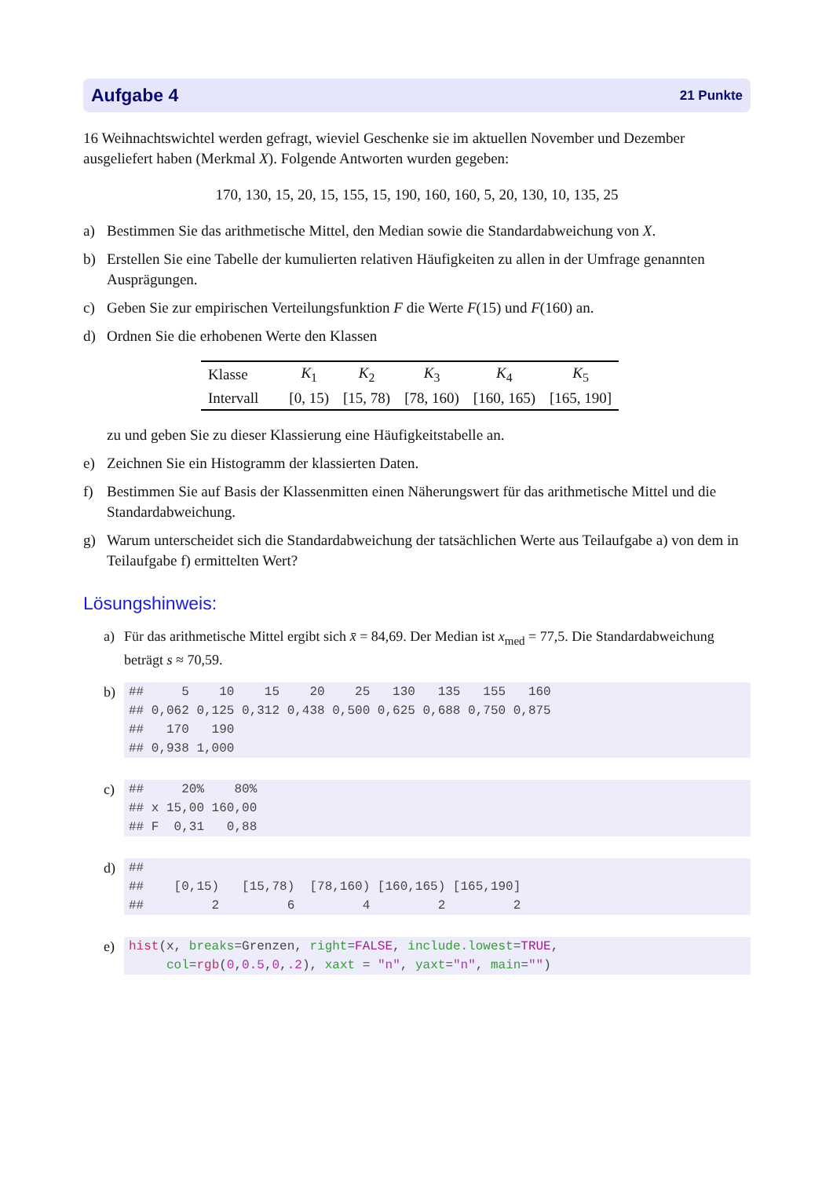Aufgabe 4 21 Punkte
16 Weihnachtswichtel werden gefragt, wieviel Geschenke sie im aktuellen November und Dezember ausgeliefert haben (Merkmal X). Folgende Antworten wurden gegeben:
170, 130, 15, 20, 15, 155, 15, 190, 160, 160, 5, 20, 130, 10, 135, 25
a) Bestimmen Sie das arithmetische Mittel, den Median sowie die Standardabweichung von X.
b) Erstellen Sie eine Tabelle der kumulierten relativen Häufigkeiten zu allen in der Umfrage genannten Ausprägungen.
c) Geben Sie zur empirischen Verteilungsfunktion F die Werte F(15) und F(160) an.
d) Ordnen Sie die erhobenen Werte den Klassen
| Klasse | K<sub>1</sub> | K<sub>2</sub> | K<sub>3</sub> | K<sub>4</sub> | K<sub>5</sub> |
| Intervall | [0, 15) | [15, 78) | [78, 160) | [160, 165) | [165, 190] |
zu und geben Sie zu dieser Klassierung eine Häufigkeitstabelle an.
e) Zeichnen Sie ein Histogramm der klassierten Daten.
f) Bestimmen Sie auf Basis der Klassenmitten einen Näherungswert für das arithmetische Mittel und die Standardabweichung.
g) Warum unterscheidet sich die Standardabweichung der tatsächlichen Werte aus Teilaufgabe a) von dem in Teilaufgabe f) ermittelten Wert?
Lösungshinweis:
a) Für das arithmetische Mittel ergibt sich x̄ = 84,69. Der Median ist x<sub>med</sub> = 77,5. Die Standardabweichung beträgt s ≈ 70,59.
b)
##     5    10    15    20    25   130   135   155   160
## 0,062 0,125 0,312 0,438 0,500 0,625 0,688 0,750 0,875
##   170   190
## 0,938 1,000
c)
##     20%    80%
## x 15,00 160,00
## F  0,31   0,88
d)
##
##    [0,15)   [15,78)  [78,160) [160,165) [165,190]
##         2         6         4         2         2
e)
hist(x, breaks=Grenzen, right=FALSE, include.lowest=TRUE,
     col=rgb(0,0.5,0,.2), xaxt = "n", yaxt="n", main="")